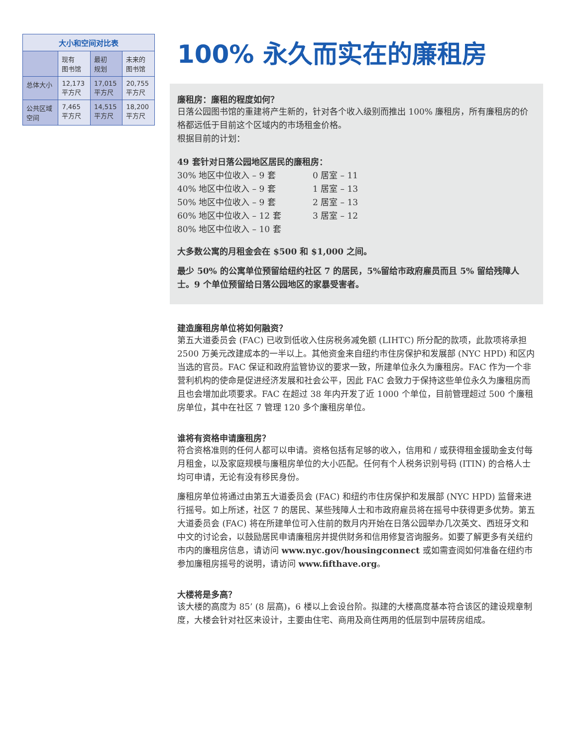| 大小和空间对比表 | | | |
| --- | --- | --- | --- |
| | 现有 图书馆 | 最初 规划 | 未来的 图书馆 |
| 总体大小 | 12,173 平方尺 | 17,015 平方尺 | 20,755 平方尺 |
| 公共区域 空间 | 7,465 平方尺 | 14,515 平方尺 | 18,200 平方尺 |
100% 永久而实在的廉租房
廉租房：廉租的程度如何？
日落公园图书馆的重建将产生新的，针对各个收入级别而推出 100% 廉租房，所有廉租房的价格都远低于目前这个区域内的市场租金价格。
根据目前的计划：
49 套针对日落公园地区居民的廉租房：
30% 地区中位收入 – 9 套
40% 地区中位收入 – 9 套
50% 地区中位收入 – 9 套
60% 地区中位收入 – 12 套
80% 地区中位收入 – 10 套
0 居室 – 11
1 居室 – 13
2 居室 – 13
3 居室 – 12
大多数公寓的月租金会在 $500 和 $1,000 之间。
最少 50% 的公寓单位预留给纽约社区 7 的居民，5%留给市政府雇员而且 5% 留给残障人士。9 个单位预留给日落公园地区的家暴受害者。
建造廉租房单位将如何融资？
第五大道委员会 (FAC) 已收到低收入住房税务减免额 (LIHTC) 所分配的款项，此款项将承担 2500 万美元改建成本的一半以上。其他资金来自纽约市住房保护和发展部 (NYC HPD) 和区内当选的官员。FAC 保证和政府监管协议的要求一致，所建单位永久为廉租房。FAC 作为一个非营利机构的使命是促进经济发展和社会公平，因此 FAC 会致力于保持这些单位永久为廉租房而且也会增加此项要求。FAC 在超过 38 年内开发了近 1000 个单位，目前管理超过 500 个廉租房单位，其中在社区 7 管理 120 多个廉租房单位。
谁将有资格申请廉租房？
符合资格准则的任何人都可以申请。资格包括有足够的收入，信用和 / 或获得租金援助金支付每月租金，以及家庭规模与廉租房单位的大小匹配。任何有个人税务识别号码 (ITIN) 的合格人士均可申请，无论有没有移民身份。
廉租房单位将通过由第五大道委员会 (FAC) 和纽约市住房保护和发展部 (NYC HPD) 监督来进行摇号。如上所述，社区 7 的居民、某些残障人士和市政府雇员将在摇号中获得更多优势。第五大道委员会 (FAC) 将在所建单位可入住前的数月内开始在日落公园举办几次英文、西班牙文和中文的讨论会，以鼓励居民申请廉租房并提供财务和信用修复咨询服务。如要了解更多有关纽约市内的廉租房信息，请访问 www.nyc.gov/housingconnect 或如需查阅如何准备在纽约市参加廉租房摇号的说明，请访问 www.fifthave.org。
大楼将是多高？
该大楼的高度为 85’ (8 层高)，6 楼以上会设台阶。拟建的大楼高度基本符合该区的建设规章制度，大楼会针对社区来设计，主要由住宅、商用及商住两用的低层到中层砖房组成。